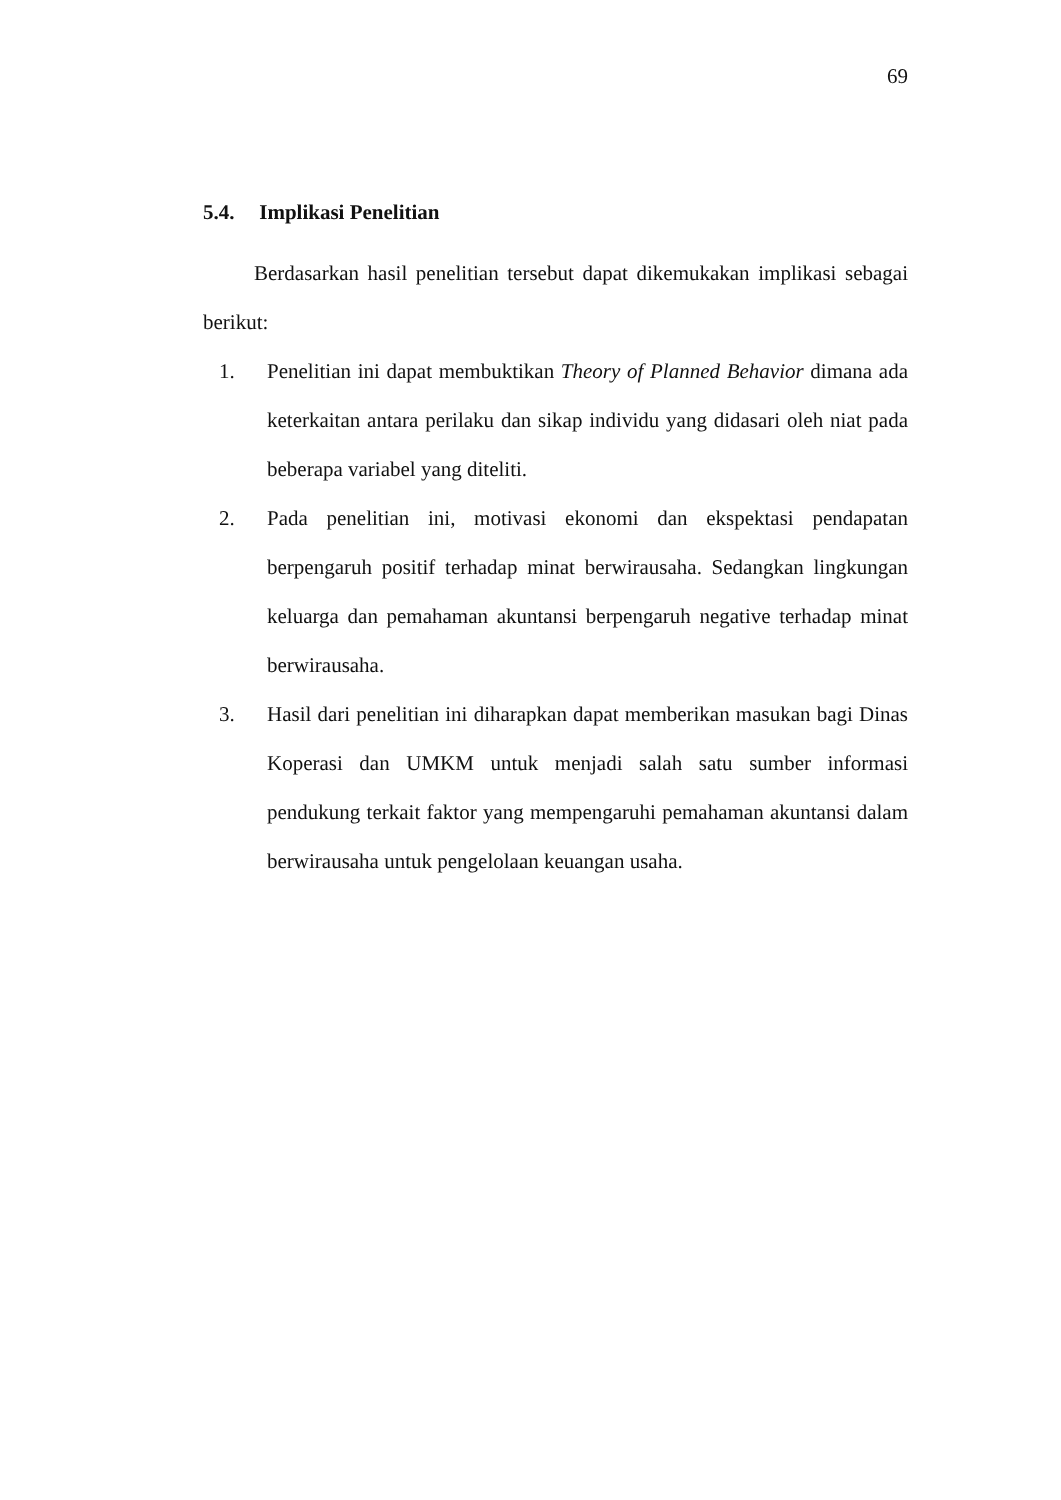69
5.4. Implikasi Penelitian
Berdasarkan hasil penelitian tersebut dapat dikemukakan implikasi sebagai berikut:
1. Penelitian ini dapat membuktikan Theory of Planned Behavior dimana ada keterkaitan antara perilaku dan sikap individu yang didasari oleh niat pada beberapa variabel yang diteliti.
2. Pada penelitian ini, motivasi ekonomi dan ekspektasi pendapatan berpengaruh positif terhadap minat berwirausaha. Sedangkan lingkungan keluarga dan pemahaman akuntansi berpengaruh negative terhadap minat berwirausaha.
3. Hasil dari penelitian ini diharapkan dapat memberikan masukan bagi Dinas Koperasi dan UMKM untuk menjadi salah satu sumber informasi pendukung terkait faktor yang mempengaruhi pemahaman akuntansi dalam berwirausaha untuk pengelolaan keuangan usaha.